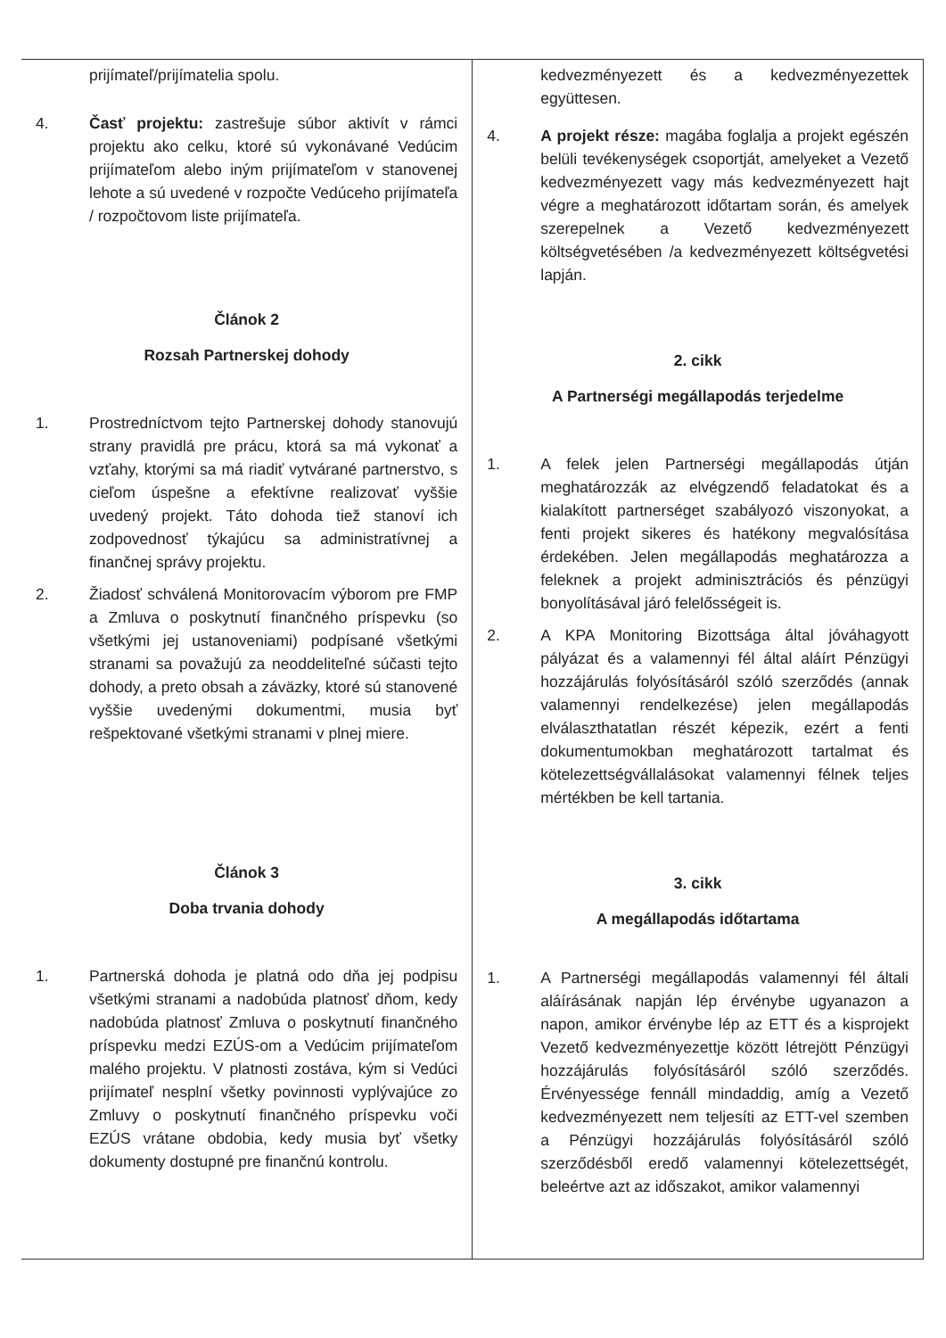| prijímateľ/prijímatelia spolu. 4. Časť projektu: zastrešuje súbor aktivít v rámci projektu ako celku, ktoré sú vykonávané Vedúcim prijímateľom alebo iným prijímateľom v stanovenej lehote a sú uvedené v rozpočte Vedúceho prijímateľa / rozpočtovom liste prijímateľa. Článok 2 Rozsah Partnerskej dohody 1. Prostredníctvom tejto Partnerskej dohody stanovujú strany pravidlá pre prácu, ktorá sa má vykonať a vzťahy, ktorými sa má riadiť vytvárané partnerstvo, s cieľom úspešne a efektívne realizovať vyššie uvedený projekt. Táto dohoda tiež stanoví ich zodpovednosť týkajúcu sa administratívnej a finančnej správy projektu. 2. Žiadosť schválená Monitorovacím výborom pre FMP a Zmluva o poskytnutí finančného príspevku (so všetkými jej ustanoveniami) podpísané všetkými stranami sa považujú za neoddeliteľné súčasti tejto dohody, a preto obsah a záväzky, ktoré sú stanovené vyššie uvedenými dokumentmi, musia byť rešpektované všetkými stranami v plnej miere. Článok 3 Doba trvania dohody 1. Partnerská dohoda je platná odo dňa jej podpisu všetkými stranami a nadobúda platnosť dňom, kedy nadobúda platnosť Zmluva o poskytnutí finančného príspevku medzi EZÚS-om a Vedúcim prijímateľom malého projektu. V platnosti zostáva, kým si Vedúci prijímateľ nesplní všetky povinnosti vyplývajúce zo Zmluvy o poskytnutí finančného príspevku voči EZÚS vrátane obdobia, kedy musia byť všetky dokumenty dostupné pre finančnú kontrolu. | kedvezményezett és a kedvezményezettek együttesen. 4. A projekt része: magába foglalja a projekt egészén belüli tevékenységek csoportját, amelyeket a Vezető kedvezményezett vagy más kedvezményezett hajt végre a meghatározott időtartam során, és amelyek szerepelnek a Vezető kedvezményezett költségvetésében /a kedvezményezett költségvetési lapján. 2. cikk A Partnerségi megállapodás terjedelme 1. A felek jelen Partnerségi megállapodás útján meghatározzák az elvégzendő feladatokat és a kialakított partnerséget szabályozó viszonyokat, a fenti projekt sikeres és hatékony megvalósítása érdekében. Jelen megállapodás meghatározza a feleknek a projekt adminisztrációs és pénzügyi bonyolításával járó felelősségeit is. 2. A KPA Monitoring Bizottsága által jóváhagyott pályázat és a valamennyi fél által aláírt Pénzügyi hozzájárulás folyósításáról szóló szerződés (annak valamennyi rendelkezése) jelen megállapodás elválaszthatatlan részét képezik, ezért a fenti dokumentumokban meghatározott tartalmat és kötelezettségvállalásokat valamennyi félnek teljes mértékben be kell tartania. 3. cikk A megállapodás időtartama 1. A Partnerségi megállapodás valamennyi fél általi aláírásának napján lép érvénybe ugyanazon a napon, amikor érvénybe lép az ETT és a kisprojekt Vezető kedvezményezettje között létrejött Pénzügyi hozzájárulás folyósításáról szóló szerződés. Érvényessége fennáll mindaddig, amíg a Vezető kedvezményezett nem teljesíti az ETT-vel szemben a Pénzügyi hozzájárulás folyósításáról szóló szerződésből eredő valamennyi kötelezettségét, beleértve azt az időszakot, amikor valamennyi |